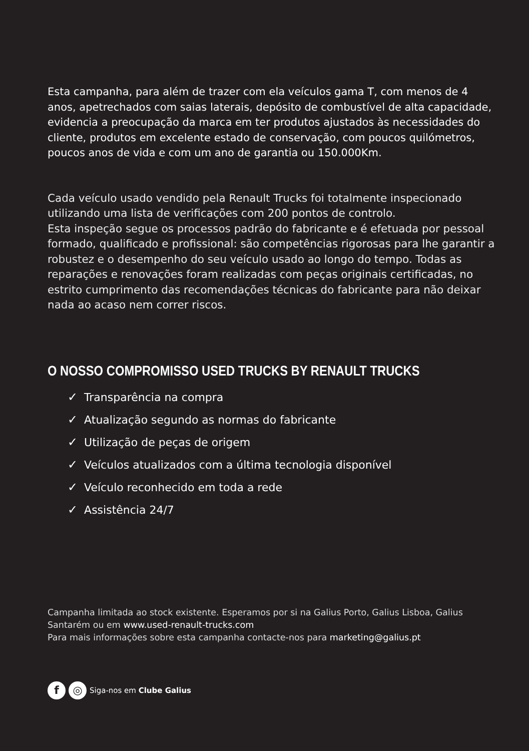Esta campanha, para além de trazer com ela veículos gama T, com menos de 4 anos, apetrechados com saias laterais, depósito de combustível de alta capacidade, evidencia a preocupação da marca em ter produtos ajustados às necessidades do cliente, produtos em excelente estado de conservação, com poucos quilómetros, poucos anos de vida e com um ano de garantia ou 150.000Km.
Cada veículo usado vendido pela Renault Trucks foi totalmente inspecionado utilizando uma lista de verificações com 200 pontos de controlo.
Esta inspeção segue os processos padrão do fabricante e é efetuada por pessoal formado, qualificado e profissional: são competências rigorosas para lhe garantir a robustez e o desempenho do seu veículo usado ao longo do tempo. Todas as reparações e renovações foram realizadas com peças originais certificadas, no estrito cumprimento das recomendações técnicas do fabricante para não deixar nada ao acaso nem correr riscos.
O NOSSO COMPROMISSO USED TRUCKS BY RENAULT TRUCKS
✓ Transparência na compra
✓ Atualização segundo as normas do fabricante
✓ Utilização de peças de origem
✓ Veículos atualizados com a última tecnologia disponível
✓ Veículo reconhecido em toda a rede
✓ Assistência 24/7
Campanha limitada ao stock existente. Esperamos por si na Galius Porto, Galius Lisboa, Galius Santarém ou em www.used-renault-trucks.com
Para mais informações sobre esta campanha contacte-nos para marketing@galius.pt
f ◎ Siga-nos em Clube Galius